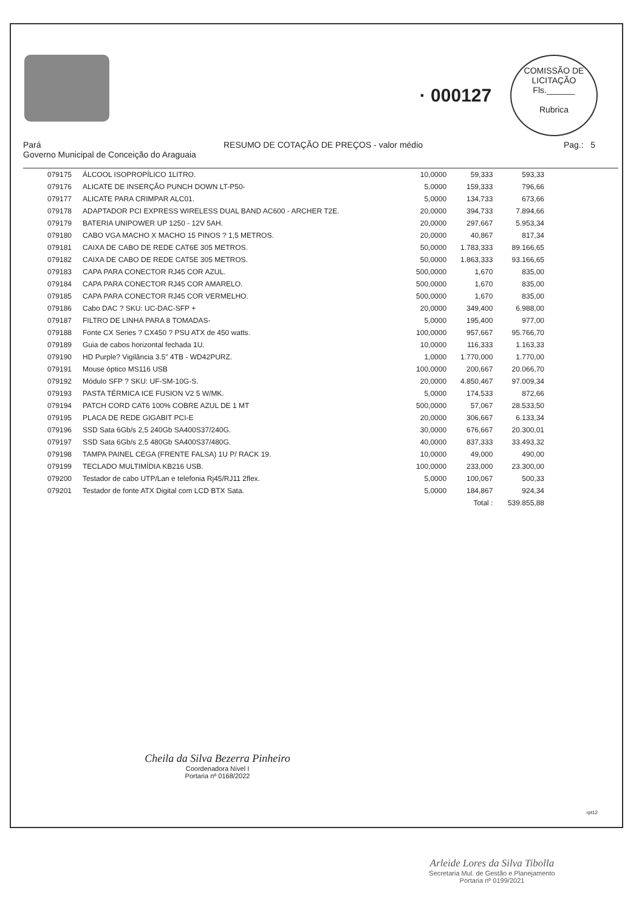· 000127
COMISSÃO DE LICITAÇÃO
Fls.______
Rubrica
Pará
Governo Municipal de Conceição do Araguaia
RESUMO DE COTAÇÃO DE PREÇOS - valor médio Pag.: 5
| 079175 | ÁLCOOL ISOPROPÍLICO 1LITRO. | 10,0000 | 59,333 | 593,33 | |
| 079176 | ALICATE DE INSERÇÃO PUNCH DOWN LT-P50- | 5,0000 | 159,333 | 796,66 | |
| 079177 | ALICATE PARA CRIMPAR ALC01. | 5,0000 | 134,733 | 673,66 | |
| 079178 | ADAPTADOR PCI EXPRESS WIRELESS DUAL BAND AC600 - ARCHER T2E. | 20,0000 | 394,733 | 7.894,66 | |
| 079179 | BATERIA UNIPOWER UP 1250 - 12V 5AH. | 20,0000 | 297,667 | 5.953,34 | |
| 079180 | CABO VGA MACHO X MACHO 15 PINOS ? 1,5 METROS. | 20,0000 | 40,867 | 817,34 | |
| 079181 | CAIXA DE CABO DE REDE CAT6E 305 METROS. | 50,0000 | 1.783,333 | 89.166,65 | |
| 079182 | CAIXA DE CABO DE REDE CAT5E 305 METROS. | 50,0000 | 1.863,333 | 93.166,65 | |
| 079183 | CAPA PARA CONECTOR RJ45 COR AZUL. | 500,0000 | 1,670 | 835,00 | |
| 079184 | CAPA PARA CONECTOR RJ45 COR AMARELO. | 500,0000 | 1,670 | 835,00 | |
| 079185 | CAPA PARA CONECTOR RJ45 COR VERMELHO. | 500,0000 | 1,670 | 835,00 | |
| 079186 | Cabo DAC ? SKU: UC-DAC-SFP + | 20,0000 | 349,400 | 6.988,00 | |
| 079187 | FILTRO DE LINHA PARA 8 TOMADAS- | 5,0000 | 195,400 | 977,00 | |
| 079188 | Fonte CX Series ? CX450 ? PSU ATX de 450 watts. | 100,0000 | 957,667 | 95.766,70 | |
| 079189 | Guia de cabos horizontal fechada 1U. | 10,0000 | 116,333 | 1.163,33 | |
| 079190 | HD Purple? Vigilância 3.5" 4TB - WD42PURZ. | 1,0000 | 1.770,000 | 1.770,00 | |
| 079191 | Mouse óptico MS116 USB | 100,0000 | 200,667 | 20.066,70 | |
| 079192 | Módulo SFP ? SKU: UF-SM-10G-S. | 20,0000 | 4.850,467 | 97.009,34 | |
| 079193 | PASTA TÉRMICA ICE FUSION V2 5 W/MK. | 5,0000 | 174,533 | 872,66 | |
| 079194 | PATCH CORD CAT6 100% COBRE AZUL DE 1 MT | 500,0000 | 57,067 | 28.533,50 | |
| 079195 | PLACA DE REDE GIGABIT PCI-E | 20,0000 | 306,667 | 6.133,34 | |
| 079196 | SSD Sata 6Gb/s 2,5 240Gb SA400S37/240G. | 30,0000 | 676,667 | 20.300,01 | |
| 079197 | SSD Sata 6Gb/s 2,5 480Gb SA400S37/480G. | 40,0000 | 837,333 | 33.493,32 | |
| 079198 | TAMPA PAINEL CEGA (FRENTE FALSA) 1U P/ RACK 19. | 10,0000 | 49,000 | 490,00 | |
| 079199 | TECLADO MULTIMÍDIA KB216 USB. | 100,0000 | 233,000 | 23.300,00 | |
| 079200 | Testador de cabo UTP/Lan e telefonia Rj45/RJ11 2flex. | 5,0000 | 100,067 | 500,33 | |
| 079201 | Testador de fonte ATX Digital com LCD BTX Sata. | 5,0000 | 184,867 | 924,34 | |
| | | | Total : | 539.855,88 | |
Cheila da Silva Bezerra Pinheiro
Coordenadora Nível I
Portaria nº 0168/2022
rpt12
Arleide Lores da Silva Tibolla
Secretaria Mul. de Gestão e Planejamento
Portaria nº 0199/2021